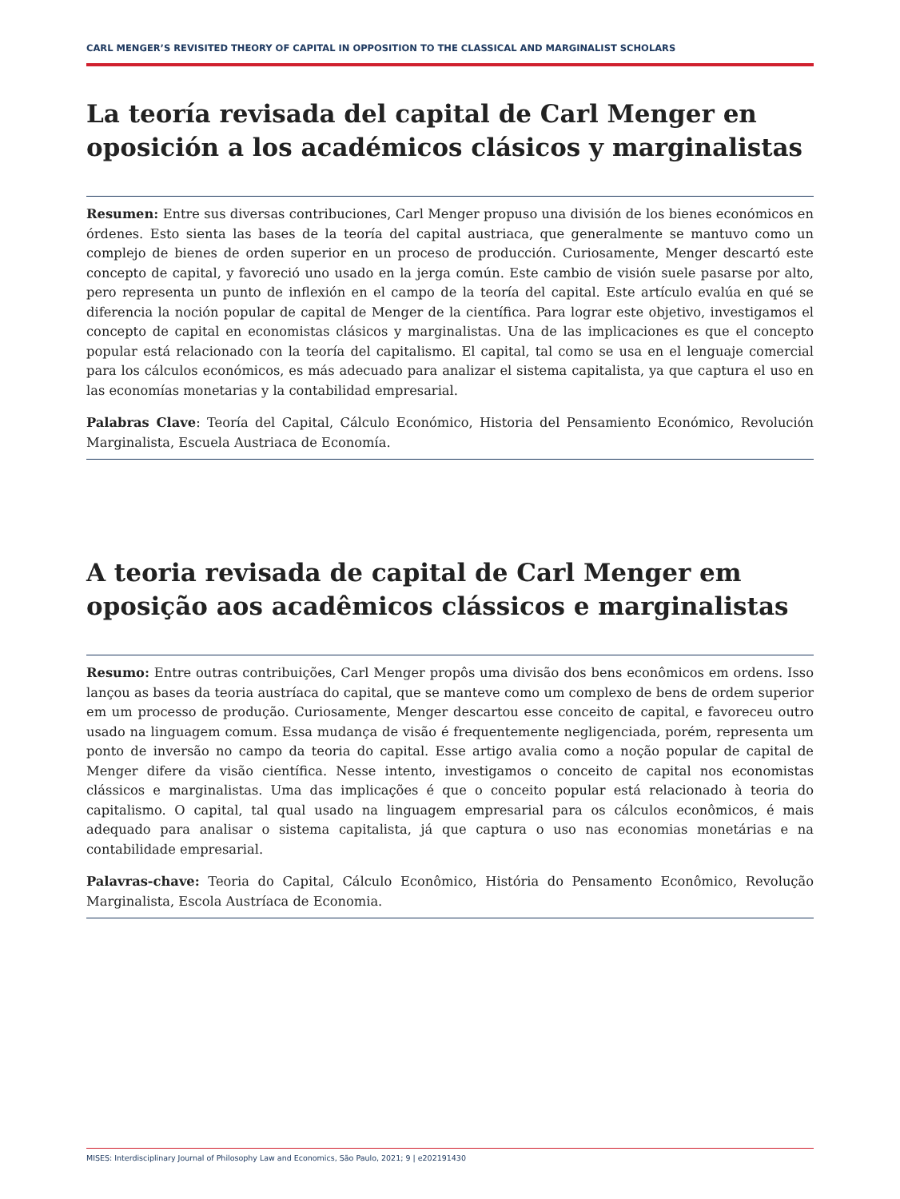CARL MENGER’S REVISITED THEORY OF CAPITAL IN OPPOSITION TO THE CLASSICAL AND MARGINALIST SCHOLARS
La teoría revisada del capital de Carl Menger en oposición a los académicos clásicos y marginalistas
Resumen: Entre sus diversas contribuciones, Carl Menger propuso una división de los bienes económicos en órdenes. Esto sienta las bases de la teoría del capital austriaca, que generalmente se mantuvo como un complejo de bienes de orden superior en un proceso de producción. Curiosamente, Menger descartó este concepto de capital, y favoreció uno usado en la jerga común. Este cambio de visión suele pasarse por alto, pero representa un punto de inflexión en el campo de la teoría del capital. Este artículo evalúa en qué se diferencia la noción popular de capital de Menger de la científica. Para lograr este objetivo, investigamos el concepto de capital en economistas clásicos y marginalistas. Una de las implicaciones es que el concepto popular está relacionado con la teoría del capitalismo. El capital, tal como se usa en el lenguaje comercial para los cálculos económicos, es más adecuado para analizar el sistema capitalista, ya que captura el uso en las economías monetarias y la contabilidad empresarial.
Palabras Clave: Teoría del Capital, Cálculo Económico, Historia del Pensamiento Económico, Revolución Marginalista, Escuela Austriaca de Economía.
A teoria revisada de capital de Carl Menger em oposição aos acadêmicos clássicos e marginalistas
Resumo: Entre outras contribuições, Carl Menger propôs uma divisão dos bens econômicos em ordens. Isso lançou as bases da teoria austríaca do capital, que se manteve como um complexo de bens de ordem superior em um processo de produção. Curiosamente, Menger descartou esse conceito de capital, e favoreceu outro usado na linguagem comum. Essa mudança de visão é frequentemente negligenciada, porém, representa um ponto de inversão no campo da teoria do capital. Esse artigo avalia como a noção popular de capital de Menger difere da visão científica. Nesse intento, investigamos o conceito de capital nos economistas clássicos e marginalistas. Uma das implicações é que o conceito popular está relacionado à teoria do capitalismo. O capital, tal qual usado na linguagem empresarial para os cálculos econômicos, é mais adequado para analisar o sistema capitalista, já que captura o uso nas economias monetárias e na contabilidade empresarial.
Palavras-chave: Teoria do Capital, Cálculo Econômico, História do Pensamento Econômico, Revolução Marginalista, Escola Austríaca de Economia.
MISES: Interdisciplinary Journal of Philosophy Law and Economics, São Paulo, 2021; 9 | e202191430